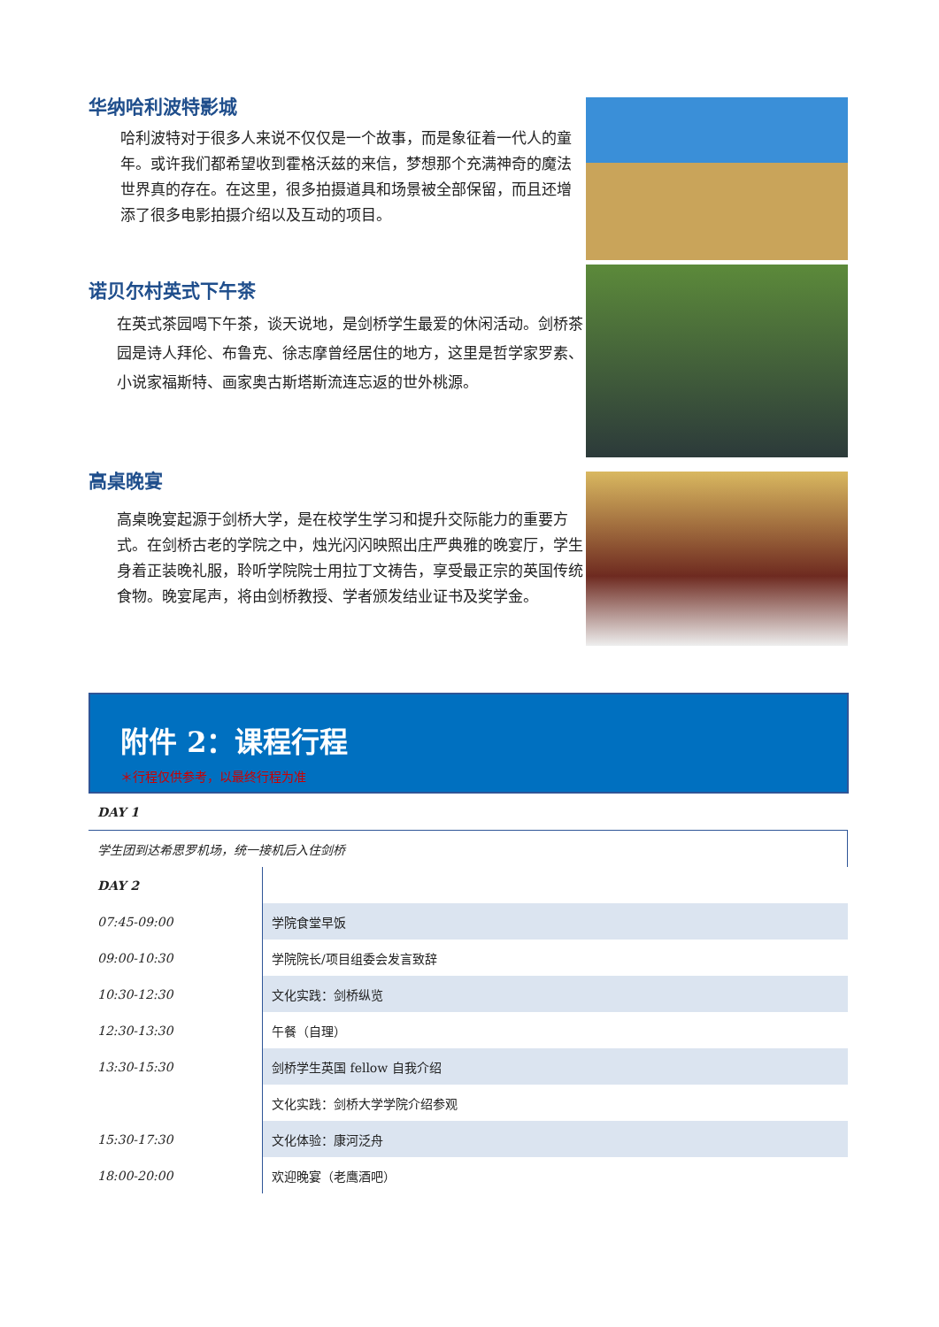华纳哈利波特影城
哈利波特对于很多人来说不仅仅是一个故事，而是象征着一代人的童年。或许我们都希望收到霍格沃兹的来信，梦想那个充满神奇的魔法世界真的存在。在这里，很多拍摄道具和场景被全部保留，而且还增添了很多电影拍摄介绍以及互动的项目。
诺贝尔村英式下午茶
在英式茶园喝下午茶，谈天说地，是剑桥学生最爱的休闲活动。剑桥茶园是诗人拜伦、布鲁克、徐志摩曾经居住的地方，这里是哲学家罗素、小说家福斯特、画家奥古斯塔斯流连忘返的世外桃源。
高桌晚宴
高桌晚宴起源于剑桥大学，是在校学生学习和提升交际能力的重要方式。在剑桥古老的学院之中，烛光闪闪映照出庄严典雅的晚宴厅，学生身着正装晚礼服，聆听学院院士用拉丁文祷告，享受最正宗的英国传统食物。晚宴尾声，将由剑桥教授、学者颁发结业证书及奖学金。
附件 2：课程行程
＊行程仅供参考，以最终行程为准
| DAY 1 | |
| 学生团到达希思罗机场，统一接机后入住剑桥 | |
| DAY 2 | |
| 07:45-09:00 | 学院食堂早饭 |
| 09:00-10:30 | 学院院长/项目组委会发言致辞 |
| 10:30-12:30 | 文化实践：剑桥纵览 |
| 12:30-13:30 | 午餐（自理） |
| 13:30-15:30 | 剑桥学生英国 fellow 自我介绍 |
| | 文化实践：剑桥大学学院介绍参观 |
| 15:30-17:30 | 文化体验：康河泛舟 |
| 18:00-20:00 | 欢迎晚宴（老鹰酒吧） |